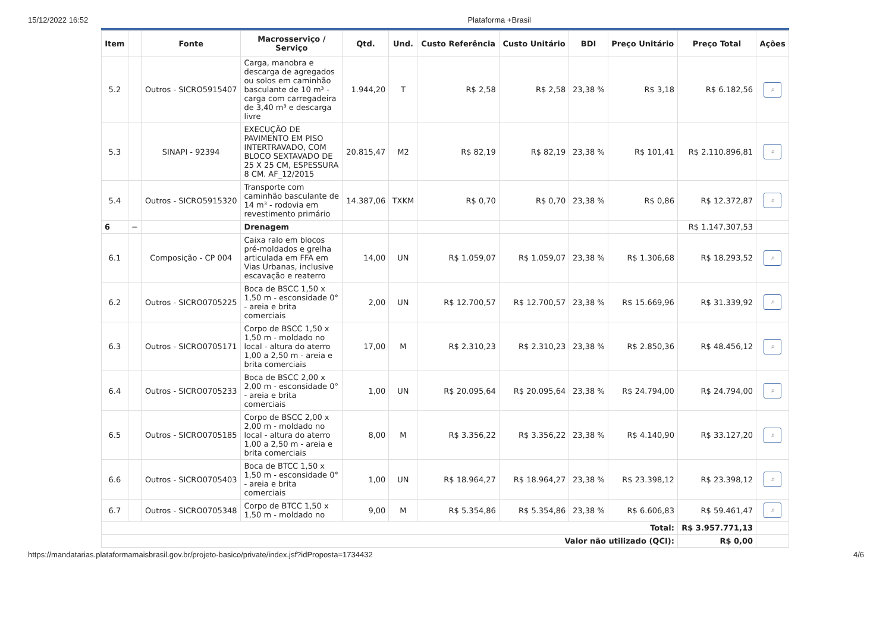15/12/2022 16:52 Plataforma +Brasil
| Item | | Fonte | Macrosserviço / Serviço | Qtd. | Und. | Custo Referência | Custo Unitário | BDI | Preço Unitário | Preço Total | Ações |
| --- | --- | --- | --- | --- | --- | --- | --- | --- | --- | --- | --- |
| 5.2 | | Outros - SICRO5915407 | Carga, manobra e descarga de agregados ou solos em caminhão basculante de 10 m³ - carga com carregadeira de 3,40 m³ e descarga livre | 1.944,20 | T | R$ 2,58 | R$ 2,58 | 23,38 % | R$ 3,18 | R$ 6.182,56 | ⌕ |
| 5.3 | | SINAPI - 92394 | EXECUÇÃO DE PAVIMENTO EM PISO INTERTRAVADO, COM BLOCO SEXTAVADO DE 25 X 25 CM, ESPESSURA 8 CM. AF_12/2015 | 20.815,47 | M2 | R$ 82,19 | R$ 82,19 | 23,38 % | R$ 101,41 | R$ 2.110.896,81 | ⌕ |
| 5.4 | | Outros - SICRO5915320 | Transporte com caminhão basculante de 14 m³ - rodovia em revestimento primário | 14.387,06 | TXKM | R$ 0,70 | R$ 0,70 | 23,38 % | R$ 0,86 | R$ 12.372,87 | ⌕ |
| 6 | − | | Drenagem | | | | | | | R$ 1.147.307,53 | |
| 6.1 | | Composição - CP 004 | Caixa ralo em blocos pré-moldados e grelha articulada em FFA em Vias Urbanas, inclusive escavação e reaterro | 14,00 | UN | R$ 1.059,07 | R$ 1.059,07 | 23,38 % | R$ 1.306,68 | R$ 18.293,52 | ⌕ |
| 6.2 | | Outros - SICRO0705225 | Boca de BSCC 1,50 x 1,50 m - esconsidade 0° - areia e brita comerciais | 2,00 | UN | R$ 12.700,57 | R$ 12.700,57 | 23,38 % | R$ 15.669,96 | R$ 31.339,92 | ⌕ |
| 6.3 | | Outros - SICRO0705171 | Corpo de BSCC 1,50 x 1,50 m - moldado no local - altura do aterro 1,00 a 2,50 m - areia e brita comerciais | 17,00 | M | R$ 2.310,23 | R$ 2.310,23 | 23,38 % | R$ 2.850,36 | R$ 48.456,12 | ⌕ |
| 6.4 | | Outros - SICRO0705233 | Boca de BSCC 2,00 x 2,00 m - esconsidade 0° - areia e brita comerciais | 1,00 | UN | R$ 20.095,64 | R$ 20.095,64 | 23,38 % | R$ 24.794,00 | R$ 24.794,00 | ⌕ |
| 6.5 | | Outros - SICRO0705185 | Corpo de BSCC 2,00 x 2,00 m - moldado no local - altura do aterro 1,00 a 2,50 m - areia e brita comerciais | 8,00 | M | R$ 3.356,22 | R$ 3.356,22 | 23,38 % | R$ 4.140,90 | R$ 33.127,20 | ⌕ |
| 6.6 | | Outros - SICRO0705403 | Boca de BTCC 1,50 x 1,50 m - esconsidade 0° - areia e brita comerciais | 1,00 | UN | R$ 18.964,27 | R$ 18.964,27 | 23,38 % | R$ 23.398,12 | R$ 23.398,12 | ⌕ |
| 6.7 | | Outros - SICRO0705348 | Corpo de BTCC 1,50 x 1,50 m - moldado no | 9,00 | M | R$ 5.354,86 | R$ 5.354,86 | 23,38 % | R$ 6.606,83 | R$ 59.461,47 | ⌕ |
| Total: | | | | | | | | | | R$ 3.957.771,13 | |
| Valor não utilizado (QCI): | | | | | | | | | | R$ 0,00 | |
https://mandatarias.plataformamaisbrasil.gov.br/projeto-basico/private/index.jsf?idProposta=1734432 4/6